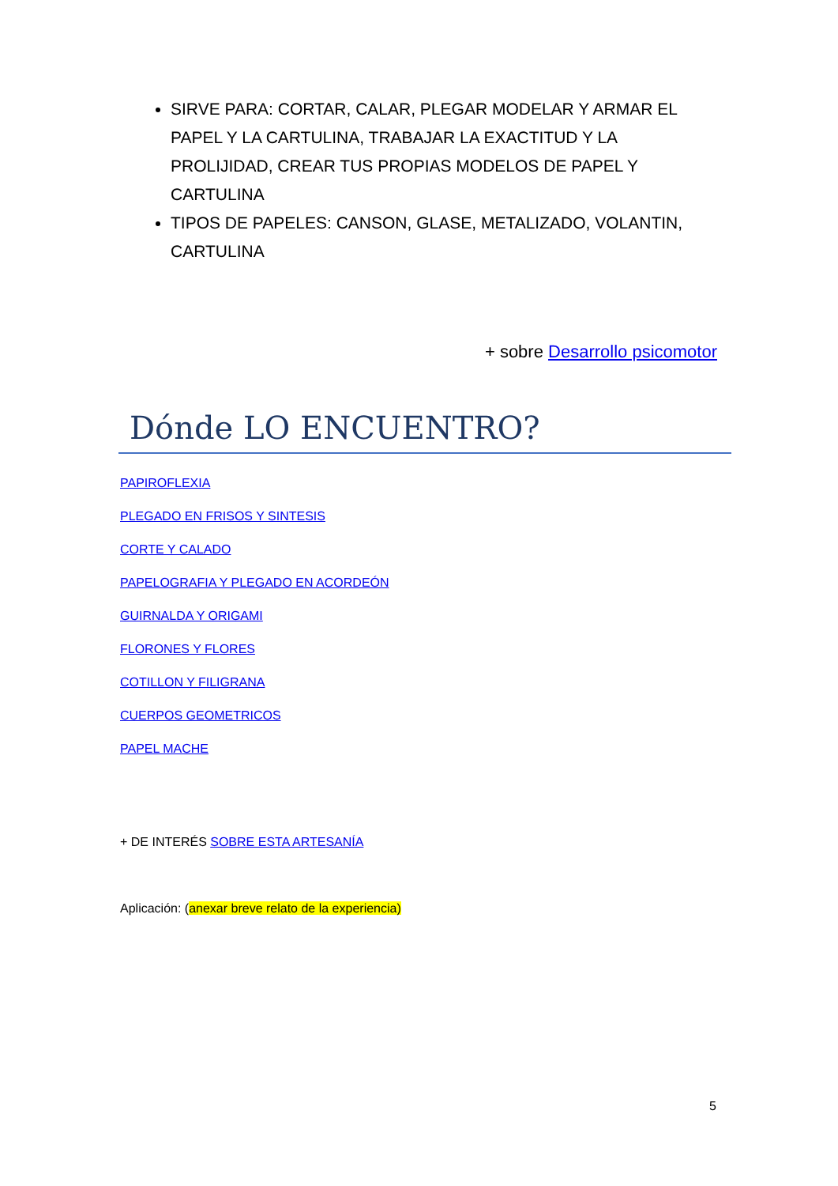SIRVE PARA: CORTAR, CALAR, PLEGAR MODELAR Y ARMAR EL PAPEL Y LA CARTULINA, TRABAJAR LA EXACTITUD Y LA PROLIJIDAD, CREAR TUS PROPIAS MODELOS DE PAPEL Y CARTULINA
TIPOS DE PAPELES: CANSON, GLASE, METALIZADO, VOLANTIN, CARTULINA
+ sobre Desarrollo psicomotor
Dónde LO ENCUENTRO?
PAPIROFLEXIA
PLEGADO EN FRISOS Y SINTESIS
CORTE Y CALADO
PAPELOGRAFIA Y PLEGADO EN ACORDEÓN
GUIRNALDA Y ORIGAMI
FLORONES Y FLORES
COTILLON Y FILIGRANA
CUERPOS GEOMETRICOS
PAPEL MACHE
+ DE INTERÉS SOBRE ESTA ARTESANÍA
Aplicación: (anexar breve relato de la experiencia)
5